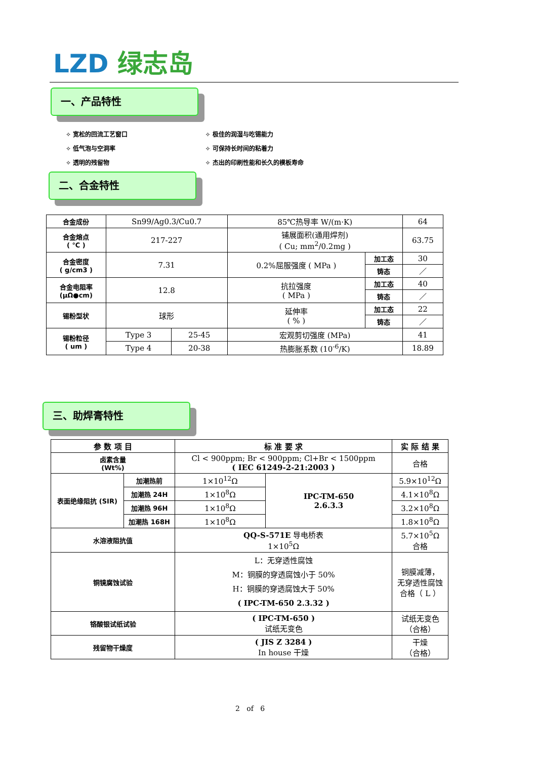LZD 绿志岛
一、产品特性
✧ 宽松的回流工艺窗口
✧ 低气泡与空洞率
✧ 透明的残留物
✧ 极佳的润湿与吃锡能力
✧ 可保持长时间的粘着力
✧ 杰出的印刷性能和长久的模板寿命
二、合金特性
| 合金成份 | Sn99/Ag0.3/Cu0.7 | | 85℃热导率 W/(m·K) | | 64 |
| 合金熔点 ( ℃ ) | 217-227 | | 铺展面积(通用焊剂) ( Cu; mm<sup>2</sup>/0.2mg ) | | 63.75 |
| 合金密度 ( g/cm3 ) | 7.31 | | 0.2%屈服强度 ( MPa ) | 加工态 | 30 |
| | | | | 铸态 | ／ |
| 合金电阻率 (μΩ●cm) | 12.8 | | 抗拉强度 ( MPa ) | 加工态 | 40 |
| | | | | 铸态 | ／ |
| 锡粉型状 | 球形 | | 延伸率 ( % ) | 加工态 | 22 |
| | | | | 铸态 | ／ |
| 锡粉粒径 ( um ) | Type 3 | 25-45 | 宏观剪切强度 (MPa) | | 41 |
| | Type 4 | 20-38 | 热膨胀系数 (10<sup>-6</sup>/K) | | 18.89 |
三、助焊膏特性
| 参 数 项 目 | | 标 准 要 求 | | 实 际 结 果 |
| --- | --- | --- | --- | --- |
| 卤素含量 (Wt%) | | Cl < 900ppm; Br < 900ppm; Cl+Br < 1500ppm ( IEC 61249-2-21:2003 ) | | 合格 |
| 表面绝缘阻抗 (SIR) | 加潮热前 | 1×10<sup>12</sup>Ω | IPC-TM-650 2.6.3.3 | 5.9×10<sup>12</sup>Ω |
| | 加潮热 24H | 1×10<sup>8</sup>Ω | | 4.1×10<sup>8</sup>Ω |
| | 加潮热 96H | 1×10<sup>8</sup>Ω | | 3.2×10<sup>8</sup>Ω |
| | 加潮热 168H | 1×10<sup>8</sup>Ω | | 1.8×10<sup>8</sup>Ω |
| 水溶液阻抗值 | | QQ-S-571E 导电桥表 1×10<sup>5</sup>Ω | | 5.7×10<sup>5</sup>Ω 合格 |
| 铜镜腐蚀试验 | | L：无穿透性腐蚀 M：铜膜的穿透腐蚀小于 50% H：铜膜的穿透腐蚀大于 50% ( IPC-TM-650 2.3.32 ) | | 铜膜减薄， 无穿透性腐蚀 合格（ L ） |
| 铬酸银试纸试验 | | ( IPC-TM-650 ) 试纸无变色 | | 试纸无变色 （合格） |
| 残留物干燥度 | | ( JIS Z 3284 ) In house 干燥 | | 干燥 （合格） |
2 of 6